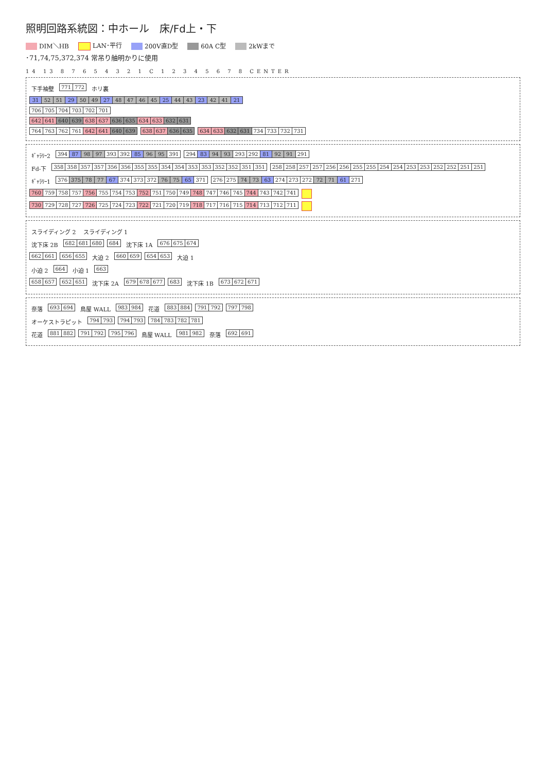照明回路系統図：中ホール　床/Fd上・下
DIM＼HB LAN･平行 200V直D型 60A C型 2kWまで
･71,74,75,372,374 常吊り舳明かりに使用
14 13 8 7 6 5 4 3 2 1 C 1 2 3 4 5 6 7 8 CENTER
下手袖壁
771 772
ホリ裏
31 52 51 29 50 49 27 48 47 46 45 25 44 43 23 42 41 21
706 705 704 703 702 701
642 641 640 639 638 637 636 635 634 633 632 631
764 763 762 761 642 641 640 639
638 637 636 635
634 633 632 631 734 733 732 731
ｷﾞｬﾗﾘｰ2
394 87 98 97 393 392 85 96 95 391
294 83 94 93 293 292 81 92 91 291
Fd-下
358 358 357 357 356 356 355 355 354 354 353 353 352 352 351 351
258 258 257 257 256 256 255 255 254 254 253 253 252 252 251 251
ｷﾞｬﾗﾘｰ1
376 375 78 77 67 374 373 372 76 75 65 371
276 275 74 73 63 274 273 272 72 71 61 271
760 759 758 757 756 755 754 753 752 751 750 749 748 747 746 745 744 743 742 741
730 729 728 727 726 725 724 723 722 721 720 719 718 717 716 715 714 713 712 711
スライディング 2 スライディング 1
沈下床 2B
682 681 680
684
沈下床 1A
676 675 674
662 661
656 655
大迫 2
660 659
654 653
大迫 1
小迫 2
664
小迫 1
663
658 657
652 651
沈下床 2A
679 678 677
683
沈下床 1B
673 672 671
奈落
693 694
鳥屋 WALL
983 984
花道
883 884
791 792
797 798
オーケストラピット
794 793
794 793
784 783 782 781
花道
881 882
791 792
795 796
鳥屋 WALL
981 982
奈落
692 691